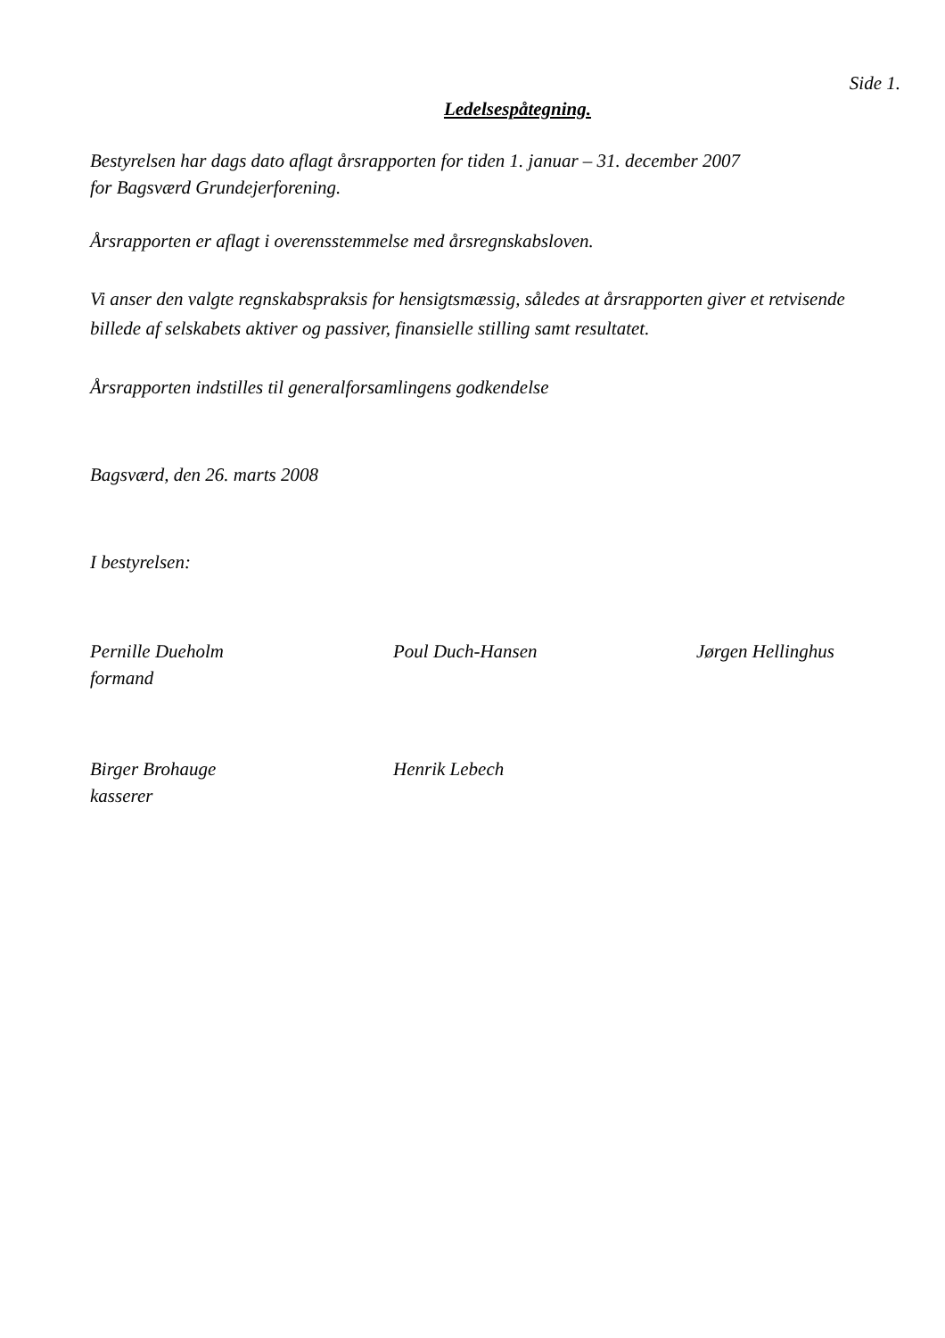Side 1.
Ledelsespåtegning.
Bestyrelsen har dags dato aflagt årsrapporten for tiden 1. januar – 31. december 2007
for Bagsværd Grundejerforening.
Årsrapporten er aflagt i overensstemmelse med årsregnskabsloven.
Vi anser den valgte regnskabspraksis for hensigtsmæssig, således at årsrapporten giver et retvisende billede af selskabets aktiver og passiver, finansielle stilling samt resultatet.
Årsrapporten indstilles til generalforsamlingens godkendelse
Bagsværd, den 26. marts 2008
I bestyrelsen:
Pernille Dueholm
formand
Poul Duch-Hansen Jørgen Hellinghus
Birger Brohauge
kasserer
Henrik Lebech